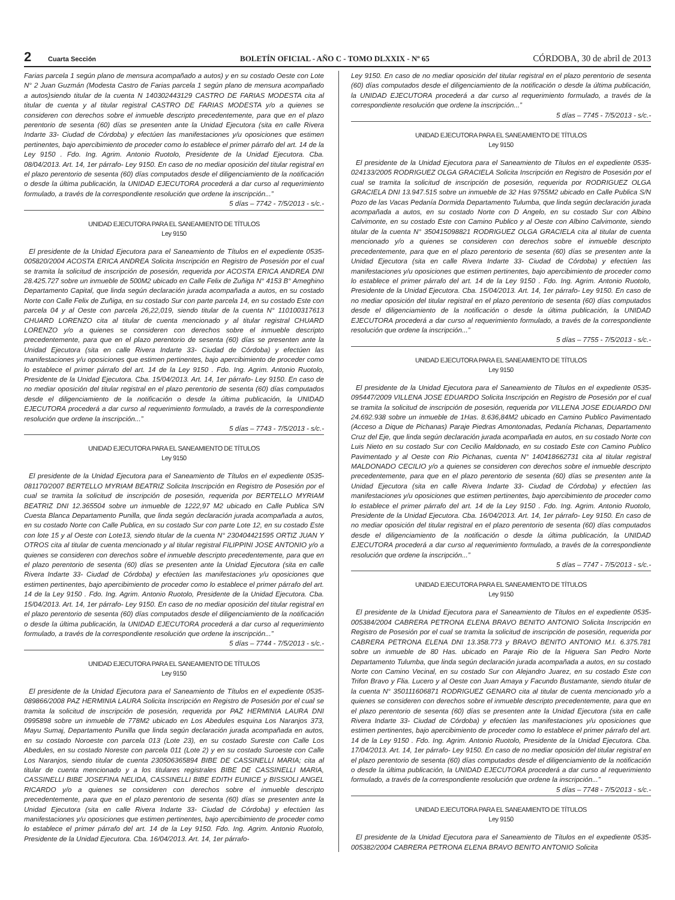2 Cuarta Sección BOLETÍN OFICIAL - AÑO C - TOMO DLXXIX - Nº 65 CÓRDOBA, 30 de abril de 2013
Farias parcela 1 según plano de mensura acompañado a autos) y en su costado Oeste con Lote N° 2 Juan Guzmán (Modesta Castro de Farias parcela 1 según plano de mensura acompañado a autos)siendo titular de la cuenta N 140302443129 CASTRO DE FARIAS MODESTA cita al titular de cuenta y al titular registral CASTRO DE FARIAS MODESTA y/o a quienes se consideren con derechos sobre el inmueble descripto precedentemente, para que en el plazo perentorio de sesenta (60) días se presenten ante la Unidad Ejecutora (sita en calle Rivera Indarte 33- Ciudad de Córdoba) y efectúen las manifestaciones y/u oposiciones que estimen pertinentes, bajo apercibimiento de proceder como lo establece el primer párrafo del art. 14 de la Ley 9150 . Fdo. Ing. Agrim. Antonio Ruotolo, Presidente de la Unidad Ejecutora. Cba. 08/04/2013. Art. 14, 1er párrafo- Ley 9150. En caso de no mediar oposición del titular registral en el plazo perentorio de sesenta (60) días computados desde el diligenciamiento de la notificación o desde la última publicación, la UNIDAD EJECUTORA procederá a dar curso al requerimiento formulado, a través de la correspondiente resolución que ordene la inscripción...”
5 días – 7742 - 7/5/2013 - s/c.-
UNIDAD EJECUTORA PARA EL SANEAMIENTO DE TÍTULOS
Ley 9150
El presidente de la Unidad Ejecutora para el Saneamiento de Títulos en el expediente 0535-005820/2004 ACOSTA ERICA ANDREA Solicita Inscripción en Registro de Posesión por el cual se tramita la solicitud de inscripción de posesión, requerida por ACOSTA ERICA ANDREA DNI 28.425.727 sobre un inmueble de 500M2 ubicado en Calle Felix de Zuñiga N° 4153 B° Ameghino Departamento Capital, que linda según declaración jurada acompañada a autos, en su costado Norte con Calle Felix de Zuñiga, en su costado Sur con parte parcela 14, en su costado Este con parcela 04 y al Oeste con parcela 26,22,019, siendo titular de la cuenta N° 110100317613 CHUARD LORENZO cita al titular de cuenta mencionado y al titular registral CHUARD LORENZO y/o a quienes se consideren con derechos sobre el inmueble descripto precedentemente, para que en el plazo perentorio de sesenta (60) días se presenten ante la Unidad Ejecutora (sita en calle Rivera Indarte 33- Ciudad de Córdoba) y efectúen las manifestaciones y/u oposiciones que estimen pertinentes, bajo apercibimiento de proceder como lo establece el primer párrafo del art. 14 de la Ley 9150 . Fdo. Ing. Agrim. Antonio Ruotolo, Presidente de la Unidad Ejecutora. Cba. 15/04/2013. Art. 14, 1er párrafo- Ley 9150. En caso de no mediar oposición del titular registral en el plazo perentorio de sesenta (60) días computados desde el diligenciamiento de la notificación o desde la última publicación, la UNIDAD EJECUTORA procederá a dar curso al requerimiento formulado, a través de la correspondiente resolución que ordene la inscripción...”
5 días – 7743 - 7/5/2013 - s/c.-
UNIDAD EJECUTORA PARA EL SANEAMIENTO DE TÍTULOS
Ley 9150
El presidente de la Unidad Ejecutora para el Saneamiento de Títulos en el expediente 0535-081170/2007 BERTELLO MYRIAM BEATRIZ Solicita Inscripción en Registro de Posesión por el cual se tramita la solicitud de inscripción de posesión, requerida por BERTELLO MYRIAM BEATRIZ DNI 12.365504 sobre un inmueble de 1222,97 M2 ubicado en Calle Publica S/N Cuesta Blanca Departamento Punilla, que linda según declaración jurada acompañada a autos, en su costado Norte con Calle Publica, en su costado Sur con parte Lote 12, en su costado Este con lote 15 y al Oeste con Lote13, siendo titular de la cuenta N° 230404421595 ORTIZ JUAN Y OTROS cita al titular de cuenta mencionado y al titular registral FILIPPINI JOSE ANTONIO y/o a quienes se consideren con derechos sobre el inmueble descripto precedentemente, para que en el plazo perentorio de sesenta (60) días se presenten ante la Unidad Ejecutora (sita en calle Rivera Indarte 33- Ciudad de Córdoba) y efectúen las manifestaciones y/u oposiciones que estimen pertinentes, bajo apercibimiento de proceder como lo establece el primer párrafo del art. 14 de la Ley 9150 . Fdo. Ing. Agrim. Antonio Ruotolo, Presidente de la Unidad Ejecutora. Cba. 15/04/2013. Art. 14, 1er párrafo- Ley 9150. En caso de no mediar oposición del titular registral en el plazo perentorio de sesenta (60) días computados desde el diligenciamiento de la notificación o desde la última publicación, la UNIDAD EJECUTORA procederá a dar curso al requerimiento formulado, a través de la correspondiente resolución que ordene la inscripción...”
5 días – 7744 - 7/5/2013 - s/c.-
UNIDAD EJECUTORA PARA EL SANEAMIENTO DE TÍTULOS
Ley 9150
El presidente de la Unidad Ejecutora para el Saneamiento de Títulos en el expediente 0535-089866/2008 PAZ HERMINIA LAURA Solicita Inscripción en Registro de Posesión por el cual se tramita la solicitud de inscripción de posesión, requerida por PAZ HERMINIA LAURA DNI 0995898 sobre un inmueble de 778M2 ubicado en Los Abedules esquina Los Naranjos 373, Mayu Sumaj, Departamento Punilla que linda según declaración jurada acompañada en autos, en su costado Noroeste con parcela 013 (Lote 23), en su costado Sureste con Calle Los Abedules, en su costado Noreste con parcela 011 (Lote 2) y en su costado Suroeste con Calle Los Naranjos, siendo titular de cuenta 230506365894 BIBE DE CASSINELLI MARIA; cita al titular de cuenta mencionado y a los titulares registrales BIBE DE CASSINELLI MARIA, CASSINELLI BIBE JOSEFINA NELIDA, CASSINELLI BIBE EDITH EUNICE y BISSIOLI ANGEL RICARDO y/o a quienes se consideren con derechos sobre el inmueble descripto precedentemente, para que en el plazo perentorio de sesenta (60) días se presenten ante la Unidad Ejecutora (sita en calle Rivera Indarte 33- Ciudad de Córdoba) y efectúen las manifestaciones y/u oposiciones que estimen pertinentes, bajo apercibimiento de proceder como lo establece el primer párrafo del art. 14 de la Ley 9150. Fdo. Ing. Agrim. Antonio Ruotolo, Presidente de la Unidad Ejecutora. Cba. 16/04/2013. Art. 14, 1er párrafo-
Ley 9150. En caso de no mediar oposición del titular registral en el plazo perentorio de sesenta (60) días computados desde el diligenciamiento de la notificación o desde la última publicación, la UNIDAD EJECUTORA procederá a dar curso al requerimiento formulado, a través de la correspondiente resolución que ordene la inscripción...”
5 días – 7745 - 7/5/2013 - s/c.-
UNIDAD EJECUTORA PARA EL SANEAMIENTO DE TÍTULOS
Ley 9150
El presidente de la Unidad Ejecutora para el Saneamiento de Títulos en el expediente 0535-024133/2005 RODRIGUEZ OLGA GRACIELA Solicita Inscripción en Registro de Posesión por el cual se tramita la solicitud de inscripción de posesión, requerida por RODRIGUEZ OLGA GRACIELA DNI 13.947.515 sobre un inmueble de 32 Has 9755M2 ubicado en Calle Publica S/N Pozo de las Vacas Pedanía Dormida Departamento Tulumba, que linda según declaración jurada acompañada a autos, en su costado Norte con D Angelo, en su costado Sur con Albino Calvimonte, en su costado Este con Camino Publico y al Oeste con Albino Calvimonte, siendo titular de la cuenta N° 350415098821 RODRIGUEZ OLGA GRACIELA cita al titular de cuenta mencionado y/o a quienes se consideren con derechos sobre el inmueble descripto precedentemente, para que en el plazo perentorio de sesenta (60) días se presenten ante la Unidad Ejecutora (sita en calle Rivera Indarte 33- Ciudad de Córdoba) y efectúen las manifestaciones y/u oposiciones que estimen pertinentes, bajo apercibimiento de proceder como lo establece el primer párrafo del art. 14 de la Ley 9150 . Fdo. Ing. Agrim. Antonio Ruotolo, Presidente de la Unidad Ejecutora. Cba. 15/04/2013. Art. 14, 1er párrafo- Ley 9150. En caso de no mediar oposición del titular registral en el plazo perentorio de sesenta (60) días computados desde el diligenciamiento de la notificación o desde la última publicación, la UNIDAD EJECUTORA procederá a dar curso al requerimiento formulado, a través de la correspondiente resolución que ordene la inscripción...”
5 días – 7755 - 7/5/2013 - s/c.-
UNIDAD EJECUTORA PARA EL SANEAMIENTO DE TÍTULOS
Ley 9150
El presidente de la Unidad Ejecutora para el Saneamiento de Títulos en el expediente 0535-095447/2009 VILLENA JOSE EDUARDO Solicita Inscripción en Registro de Posesión por el cual se tramita la solicitud de inscripción de posesión, requerida por VILLENA JOSE EDUARDO DNI 24.692.938 sobre un inmueble de 1Has. 8.636,84M2 ubicado en Camino Publico Pavimentado (Acceso a Dique de Pichanas) Paraje Piedras Amontonadas, Pedanía Pichanas, Departamento Cruz del Eje, que linda según declaración jurada acompañada en autos, en su costado Norte con Luis Nieto en su costado Sur con Cecilio Maldonado, en su costado Este con Camino Publico Pavimentado y al Oeste con Rio Pichanas, cuenta N° 140418662731 cita al titular registral MALDONADO CECILIO y/o a quienes se consideren con derechos sobre el inmueble descripto precedentemente, para que en el plazo perentorio de sesenta (60) días se presenten ante la Unidad Ejecutora (sita en calle Rivera Indarte 33- Ciudad de Córdoba) y efectúen las manifestaciones y/u oposiciones que estimen pertinentes, bajo apercibimiento de proceder como lo establece el primer párrafo del art. 14 de la Ley 9150 . Fdo. Ing. Agrim. Antonio Ruotolo, Presidente de la Unidad Ejecutora. Cba. 16/04/2013. Art. 14, 1er párrafo- Ley 9150. En caso de no mediar oposición del titular registral en el plazo perentorio de sesenta (60) días computados desde el diligenciamiento de la notificación o desde la última publicación, la UNIDAD EJECUTORA procederá a dar curso al requerimiento formulado, a través de la correspondiente resolución que ordene la inscripción...”
5 días – 7747 - 7/5/2013 - s/c.-
UNIDAD EJECUTORA PARA EL SANEAMIENTO DE TÍTULOS
Ley 9150
El presidente de la Unidad Ejecutora para el Saneamiento de Títulos en el expediente 0535-005384/2004 CABRERA PETRONA ELENA BRAVO BENITO ANTONIO Solicita Inscripción en Registro de Posesión por el cual se tramita la solicitud de inscripción de posesión, requerida por CABRERA PETRONA ELENA DNI 13.358.773 y BRAVO BENITO ANTONIO M.I. 6.375.781 sobre un inmueble de 80 Has. ubicado en Paraje Rio de la Higuera San Pedro Norte Departamento Tulumba, que linda según declaración jurada acompañada a autos, en su costado Norte con Camino Vecinal, en su costado Sur con Alejandro Juarez, en su costado Este con Trifon Bravo y Flia. Lucero y al Oeste con Juan Amaya y Facundo Bustamante, siendo titular de la cuenta N° 350111606871 RODRIGUEZ GENARO cita al titular de cuenta mencionado y/o a quienes se consideren con derechos sobre el inmueble descripto precedentemente, para que en el plazo perentorio de sesenta (60) días se presenten ante la Unidad Ejecutora (sita en calle Rivera Indarte 33- Ciudad de Córdoba) y efectúen las manifestaciones y/u oposiciones que estimen pertinentes, bajo apercibimiento de proceder como lo establece el primer párrafo del art. 14 de la Ley 9150 . Fdo. Ing. Agrim. Antonio Ruotolo, Presidente de la Unidad Ejecutora. Cba. 17/04/2013. Art. 14, 1er párrafo- Ley 9150. En caso de no mediar oposición del titular registral en el plazo perentorio de sesenta (60) días computados desde el diligenciamiento de la notificación o desde la última publicación, la UNIDAD EJECUTORA procederá a dar curso al requerimiento formulado, a través de la correspondiente resolución que ordene la inscripción...”
5 días – 7748 - 7/5/2013 - s/c.-
UNIDAD EJECUTORA PARA EL SANEAMIENTO DE TÍTULOS
Ley 9150
El presidente de la Unidad Ejecutora para el Saneamiento de Títulos en el expediente 0535-005382/2004 CABRERA PETRONA ELENA BRAVO BENITO ANTONIO Solicita